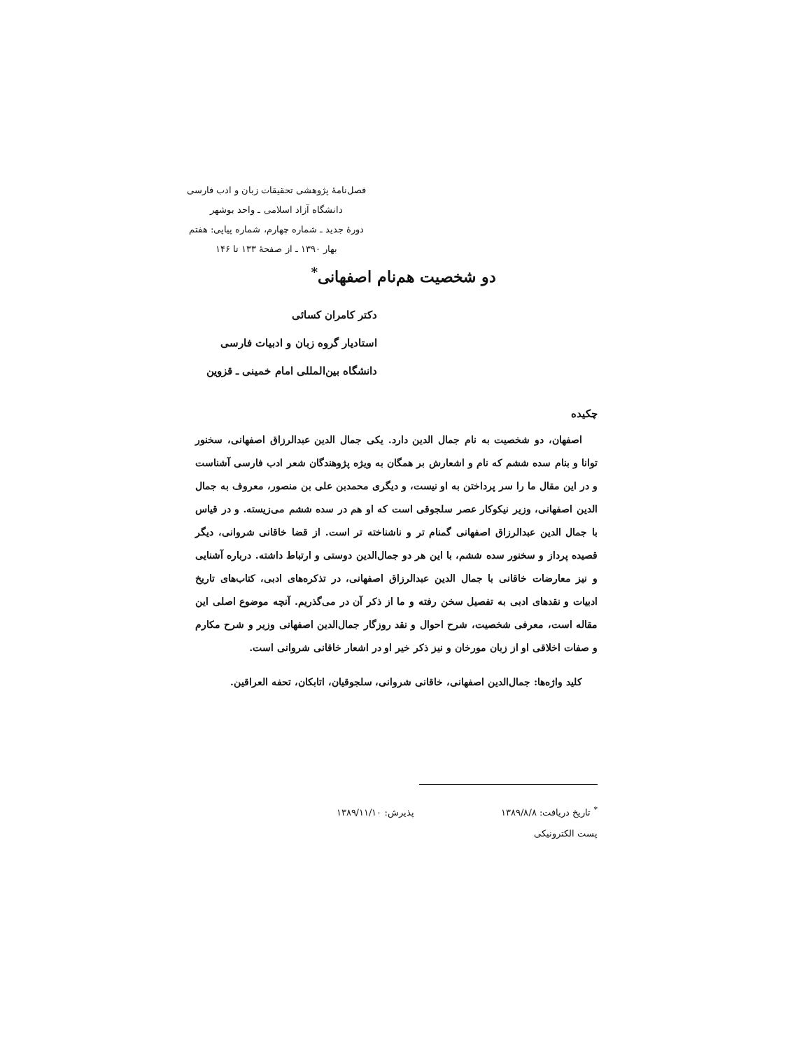فصل‌نامهٔ پژوهشی تحقیقات زبان و ادب فارسی
دانشگاه آزاد اسلامی ـ واحد بوشهر
دورهٔ جدید ـ شماره چهارم، شماره پیاپی: هفتم
بهار ۱۳۹۰ ـ از صفحهٔ ۱۳۳ تا ۱۴۶
دو شخصیت هم‌نام اصفهانی<sup>*</sup>
دکتر کامران کسائی
استادیار گروه زبان و ادبیات فارسی
دانشگاه بین‌المللی امام خمینی ـ قزوین
چکیده
اصفهان، دو شخصیت به نام جمال الدین دارد. یکی جمال الدین عبدالرزاق اصفهانی، سخنور توانا و بنام سده ششم که نام و اشعارش بر همگان به ویژه پژوهندگان شعر ادب فارسی آشناست و در این مقال ما را سر پرداختن به او نیست، و دیگری محمدبن علی بن منصور، معروف به جمال الدین اصفهانی، وزیر نیکوکار عصر سلجوقی است که او هم در سده ششم می‌زیسته. و در قیاس با جمال الدین عبدالرزاق اصفهانی گمنام تر و ناشناخته تر است. از قضا خاقانی شروانی، دیگر قصیده پرداز و سخنور سده ششم، با این هر دو جمال‌الدین دوستی و ارتباط داشته. درباره آشنایی و نیز معارضات خاقانی با جمال الدین عبدالرزاق اصفهانی، در تذکره‌های ادبی، کتاب‌های تاریخ ادبیات و نقدهای ادبی به تفصیل سخن رفته و ما از ذکر آن در می‌گذریم. آنچه موضوع اصلی این مقاله است، معرفی شخصیت، شرح احوال و نقد روزگار جمال‌الدین اصفهانی وزیر و شرح مکارم و صفات اخلاقی او از زبان مورخان و نیز ذکر خیر او در اشعار خاقانی شروانی است.
کلید واژه‌ها: جمال‌الدین اصفهانی، خاقانی شروانی، سلجوقیان، اتابکان، تحفه العراقین.
<sup>*</sup> تاریخ دریافت: ۱۳۸۹/۸/۸ پذیرش: ۱۳۸۹/۱۱/۱۰
پست الکترونیکی